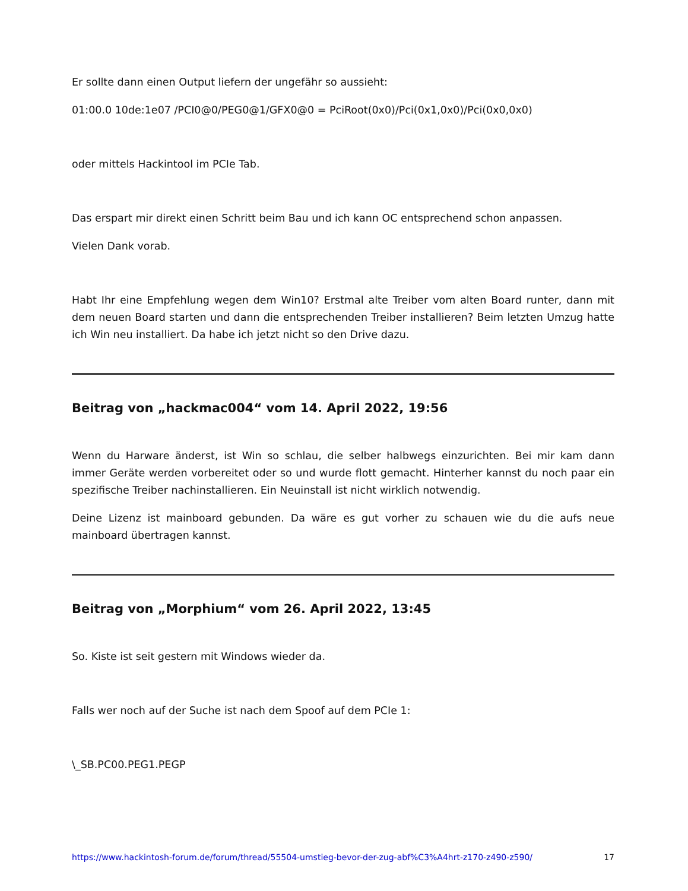Er sollte dann einen Output liefern der ungefähr so aussieht:
01:00.0 10de:1e07 /PCI0@0/PEG0@1/GFX0@0 = PciRoot(0x0)/Pci(0x1,0x0)/Pci(0x0,0x0)
oder mittels Hackintool im PCIe Tab.
Das erspart mir direkt einen Schritt beim Bau und ich kann OC entsprechend schon anpassen.
Vielen Dank vorab.
Habt Ihr eine Empfehlung wegen dem Win10? Erstmal alte Treiber vom alten Board runter, dann mit dem neuen Board starten und dann die entsprechenden Treiber installieren? Beim letzten Umzug hatte ich Win neu installiert. Da habe ich jetzt nicht so den Drive dazu.
Beitrag von „hackmac004“ vom 14. April 2022, 19:56
Wenn du Harware änderst, ist Win so schlau, die selber halbwegs einzurichten. Bei mir kam dann immer Geräte werden vorbereitet oder so und wurde flott gemacht. Hinterher kannst du noch paar ein spezifische Treiber nachinstallieren. Ein Neuinstall ist nicht wirklich notwendig.
Deine Lizenz ist mainboard gebunden. Da wäre es gut vorher zu schauen wie du die aufs neue mainboard übertragen kannst.
Beitrag von „Morphium“ vom 26. April 2022, 13:45
So. Kiste ist seit gestern mit Windows wieder da.
Falls wer noch auf der Suche ist nach dem Spoof auf dem PCIe 1:
\_SB.PC00.PEG1.PEGP
https://www.hackintosh-forum.de/forum/thread/55504-umstieg-bevor-der-zug-abf%C3%A4hrt-z170-z490-z590/ 17